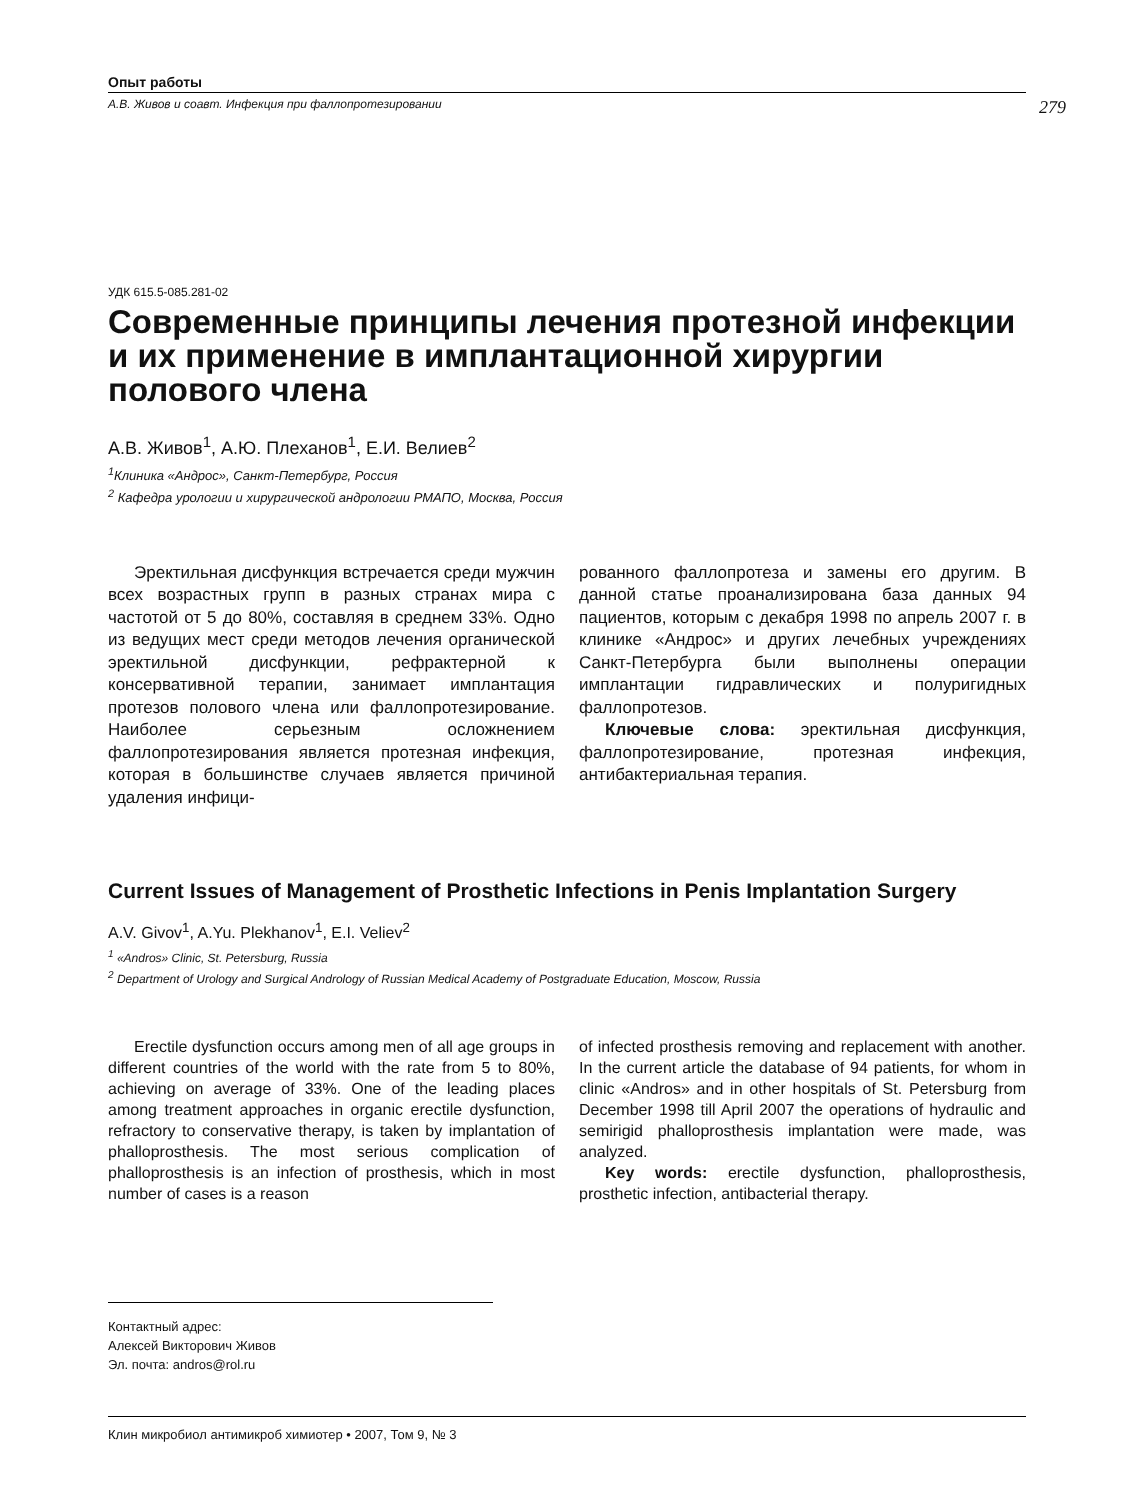Опыт работы
А.В. Живов и соавт. Инфекция при фаллопротезировании 279
УДК 615.5-085.281-02
Современные принципы лечения протезной инфекции и их применение в имплантационной хирургии полового члена
А.В. Живов<sup>1</sup>, А.Ю. Плеханов<sup>1</sup>, Е.И. Велиев<sup>2</sup>
<sup>1</sup> Клиника «Андрос», Санкт-Петербург, Россия
<sup>2</sup> Кафедра урологии и хирургической андрологии РМАПО, Москва, Россия
Эректильная дисфункция встречается среди мужчин всех возрастных групп в разных странах мира с частотой от 5 до 80%, составляя в среднем 33%. Одно из ведущих мест среди методов лечения органической эректильной дисфункции, рефрактерной к консервативной терапии, занимает имплантация протезов полового члена или фаллопротезирование. Наиболее серьезным осложнением фаллопротезирования является протезная инфекция, которая в большинстве случаев является причиной удаления инфици-
рованного фаллопротеза и замены его другим. В данной статье проанализирована база данных 94 пациентов, которым с декабря 1998 по апрель 2007 г. в клинике «Андрос» и других лечебных учреждениях Санкт-Петербурга были выполнены операции имплантации гидравлических и полуригидных фаллопротезов.
Ключевые слова: эректильная дисфункция, фаллопротезирование, протезная инфекция, антибактериальная терапия.
Current Issues of Management of Prosthetic Infections in Penis Implantation Surgery
A.V. Givov<sup>1</sup>, A.Yu. Plekhanov<sup>1</sup>, E.I. Veliev<sup>2</sup>
<sup>1</sup> «Andros» Clinic, St. Petersburg, Russia
<sup>2</sup> Department of Urology and Surgical Andrology of Russian Medical Academy of Postgraduate Education, Moscow, Russia
Erectile dysfunction occurs among men of all age groups in different countries of the world with the rate from 5 to 80%, achieving on average of 33%. One of the leading places among treatment approaches in organic erectile dysfunction, refractory to conservative therapy, is taken by implantation of phalloprosthesis. The most serious complication of phalloprosthesis is an infection of prosthesis, which in most number of cases is a reason
of infected prosthesis removing and replacement with another. In the current article the database of 94 patients, for whom in clinic «Andros» and in other hospitals of St. Petersburg from December 1998 till April 2007 the operations of hydraulic and semirigid phalloprosthesis implantation were made, was analyzed.
Key words: erectile dysfunction, phalloprosthesis, prosthetic infection, antibacterial therapy.
Контактный адрес:
Алексей Викторович Живов
Эл. почта: andros@rol.ru
Клин микробиол антимикроб химиотер • 2007, Том 9, № 3